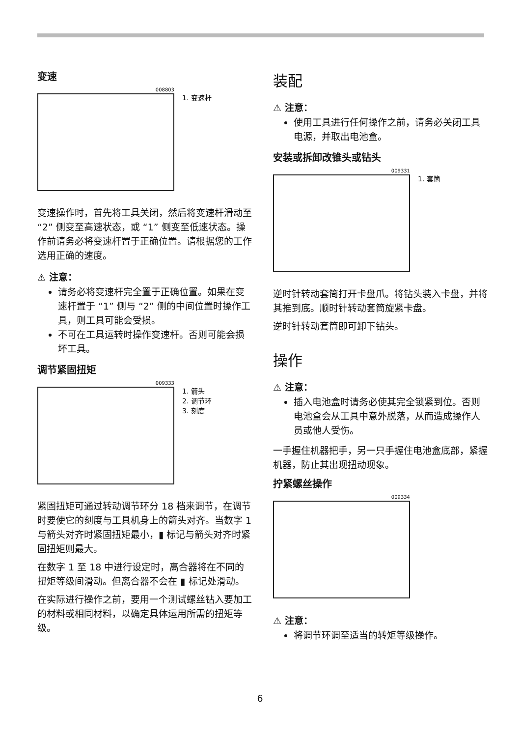变速
008803
1. 变速杆
变速操作时，首先将工具关闭，然后将变速杆滑动至 “2” 侧变至高速状态，或 “1” 侧变至低速状态。操作前请务必将变速杆置于正确位置。请根据您的工作选用正确的速度。
⚠ 注意：
请务必将变速杆完全置于正确位置。如果在变速杆置于 “1” 侧与 “2” 侧的中间位置时操作工具，则工具可能会受损。
不可在工具运转时操作变速杆。否则可能会损坏工具。
调节紧固扭矩
009333
1. 箭头
2. 调节环
3. 刻度
紧固扭矩可通过转动调节环分 18 档来调节，在调节时要使它的刻度与工具机身上的箭头对齐。当数字 1 与箭头对齐时紧固扭矩最小，▮ 标记与箭头对齐时紧固扭矩则最大。
在数字 1 至 18 中进行设定时，离合器将在不同的扭矩等级间滑动。但离合器不会在 ▮ 标记处滑动。
在实际进行操作之前，要用一个测试螺丝钻入要加工的材料或相同材料，以确定具体运用所需的扭矩等级。
装配
⚠ 注意：
使用工具进行任何操作之前，请务必关闭工具电源，并取出电池盒。
安装或拆卸改锥头或钻头
009331
1. 套筒
逆时针转动套筒打开卡盘爪。将钻头装入卡盘，并将其推到底。顺时针转动套筒旋紧卡盘。
逆时针转动套筒即可卸下钻头。
操作
⚠ 注意：
插入电池盒时请务必使其完全锁紧到位。否则电池盒会从工具中意外脱落，从而造成操作人员或他人受伤。
一手握住机器把手，另一只手握住电池盒底部，紧握机器，防止其出现扭动现象。
拧紧螺丝操作
009334
⚠ 注意：
将调节环调至适当的转矩等级操作。
6